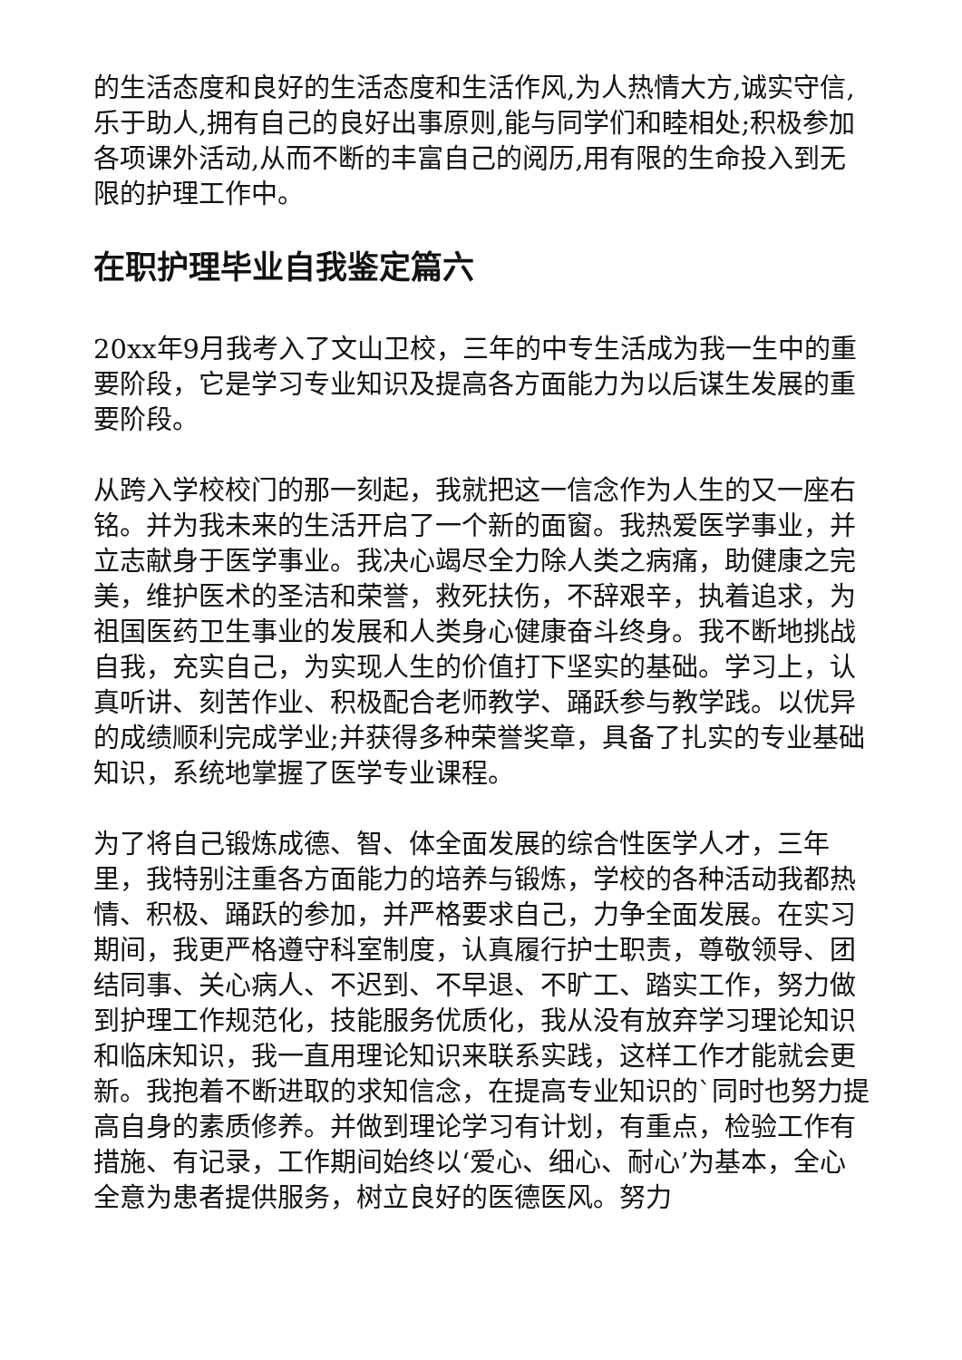的生活态度和良好的生活态度和生活作风,为人热情大方,诚实守信,乐于助人,拥有自己的良好出事原则,能与同学们和睦相处;积极参加各项课外活动,从而不断的丰富自己的阅历,用有限的生命投入到无限的护理工作中。
在职护理毕业自我鉴定篇六
20xx年9月我考入了文山卫校，三年的中专生活成为我一生中的重要阶段，它是学习专业知识及提高各方面能力为以后谋生发展的重要阶段。
从跨入学校校门的那一刻起，我就把这一信念作为人生的又一座右铭。并为我未来的生活开启了一个新的面窗。我热爱医学事业，并立志献身于医学事业。我决心竭尽全力除人类之病痛，助健康之完美，维护医术的圣洁和荣誉，救死扶伤，不辞艰辛，执着追求，为祖国医药卫生事业的发展和人类身心健康奋斗终身。我不断地挑战自我，充实自己，为实现人生的价值打下坚实的基础。学习上，认真听讲、刻苦作业、积极配合老师教学、踊跃参与教学践。以优异的成绩顺利完成学业;并获得多种荣誉奖章，具备了扎实的专业基础知识，系统地掌握了医学专业课程。
为了将自己锻炼成德、智、体全面发展的综合性医学人才，三年里，我特别注重各方面能力的培养与锻炼，学校的各种活动我都热情、积极、踊跃的参加，并严格要求自己，力争全面发展。在实习期间，我更严格遵守科室制度，认真履行护士职责，尊敬领导、团结同事、关心病人、不迟到、不早退、不旷工、踏实工作，努力做到护理工作规范化，技能服务优质化，我从没有放弃学习理论知识和临床知识，我一直用理论知识来联系实践，这样工作才能就会更新。我抱着不断进取的求知信念，在提高专业知识的`同时也努力提高自身的素质修养。并做到理论学习有计划，有重点，检验工作有措施、有记录，工作期间始终以‘爱心、细心、耐心’为基本，全心全意为患者提供服务，树立良好的医德医风。努力